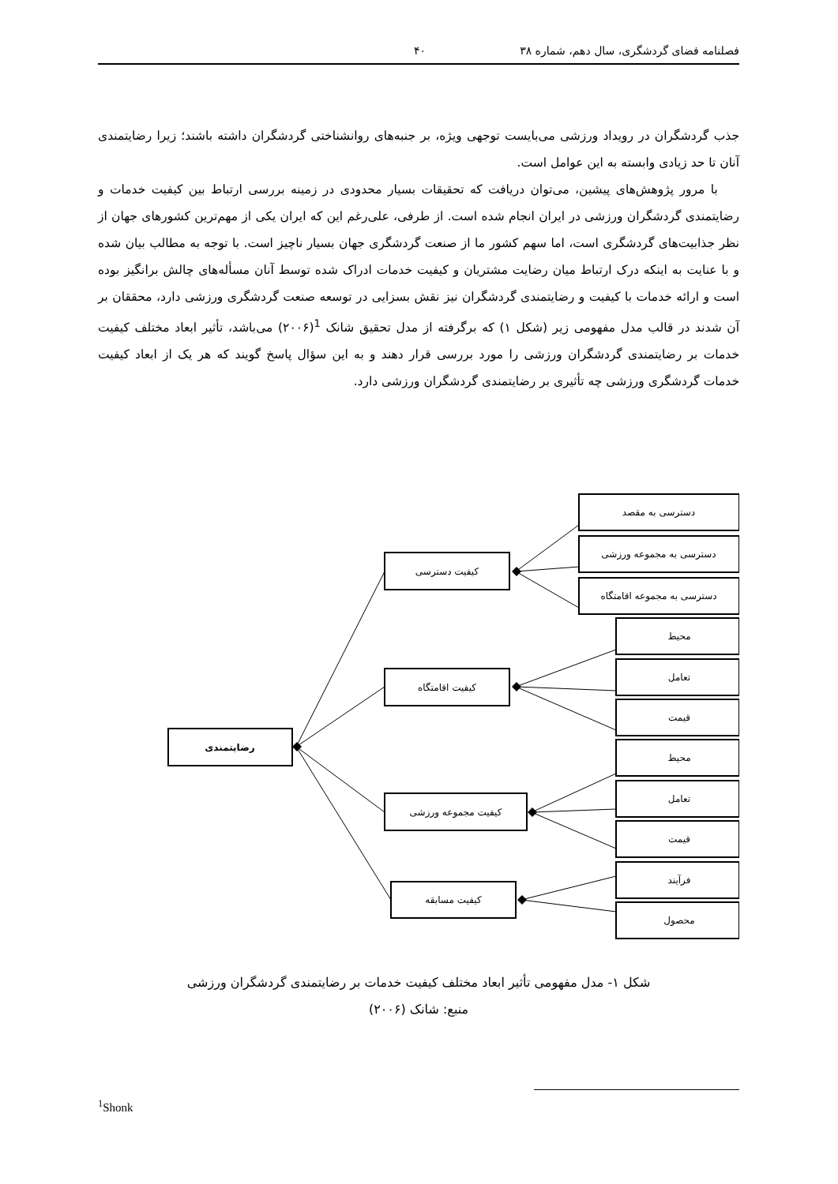فصلنامه فضای گردشگری، سال دهم، شماره ۳۸ ۴۰
جذب گردشگران در رویداد ورزشی می‌بایست توجهی ویژه، بر جنبه‌های روانشناختی گردشگران داشته باشند؛ زیرا رضایتمندی آنان تا حد زیادی وابسته به این عوامل است.
با مرور پژوهش‌های پیشین، می‌توان دریافت که تحقیقات بسیار محدودی در زمینه بررسی ارتباط بین کیفیت خدمات و رضایتمندی گردشگران ورزشی در ایران انجام شده است. از طرفی، علی‌رغم این که ایران یکی از مهم‌ترین کشورهای جهان از نظر جذابیت‌های گردشگری است، اما سهم کشور ما از صنعت گردشگری جهان بسیار ناچیز است. با توجه به مطالب بیان شده و با عنایت به اینکه درک ارتباط میان رضایت مشتریان و کیفیت خدمات ادراک شده توسط آنان مسأله‌های چالش برانگیز بوده است و ارائه خدمات با کیفیت و رضایتمندی گردشگران نیز نقش بسزایی در توسعه صنعت گردشگری ورزشی دارد، محققان بر آن شدند در قالب مدل مفهومی زیر (شکل ۱) که برگرفته از مدل تحقیق شانک <sup>1</sup>(۲۰۰۶) می‌باشد، تأثیر ابعاد مختلف کیفیت خدمات بر رضایتمندی گردشگران ورزشی را مورد بررسی قرار دهند و به این سؤال پاسخ گویند که هر یک از ابعاد کیفیت خدمات گردشگری ورزشی چه تأثیری بر رضایتمندی گردشگران ورزشی دارد.
دسترسی به مقصد
دسترسی به مجموعه ورزشی
دسترسی به مجموعه اقامتگاه
کیفیت دسترسی
محیط
تعامل
قیمت
کیفیت اقامتگاه
رضایتمندی
محیط
تعامل
قیمت
کیفیت مجموعه ورزشی
فرآیند
محصول
کیفیت مسابقه
شکل ۱- مدل مفهومی تأثیر ابعاد مختلف کیفیت خدمات بر رضایتمندی گردشگران ورزشی
منبع: شانک (۲۰۰۶)
<sup>1</sup> Shonk